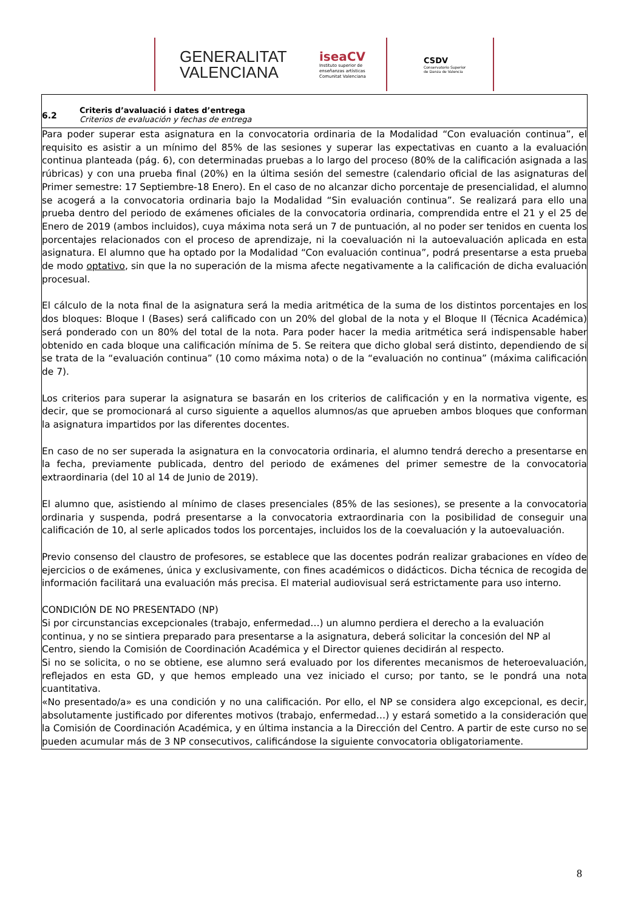GENERALITAT
VALENCIANA
iseaCV
Instituto superior de
enseñanzas artísticas
Comunitat Valenciana
CSDV
Conservatorio Superior
de Danza de Valencia
| 6.2 Criteris d’avaluació i dates d’entrega Criterios de evaluación y fechas de entrega |
| Para poder superar esta asignatura en la convocatoria ordinaria de la Modalidad “Con evaluación continua”, el requisito es asistir a un mínimo del 85% de las sesiones y superar las expectativas en cuanto a la evaluación continua planteada (pág. 6), con determinadas pruebas a lo largo del proceso (80% de la calificación asignada a las rúbricas) y con una prueba final (20%) en la última sesión del semestre (calendario oficial de las asignaturas del Primer semestre: 17 Septiembre-18 Enero). En el caso de no alcanzar dicho porcentaje de presencialidad, el alumno se acogerá a la convocatoria ordinaria bajo la Modalidad “Sin evaluación continua”. Se realizará para ello una prueba dentro del periodo de exámenes oficiales de la convocatoria ordinaria, comprendida entre el 21 y el 25 de Enero de 2019 (ambos incluidos), cuya máxima nota será un 7 de puntuación, al no poder ser tenidos en cuenta los porcentajes relacionados con el proceso de aprendizaje, ni la coevaluación ni la autoevaluación aplicada en esta asignatura. El alumno que ha optado por la Modalidad “Con evaluación continua”, podrá presentarse a esta prueba de modo optativo , sin que la no superación de la misma afecte negativamente a la calificación de dicha evaluación procesual. El cálculo de la nota final de la asignatura será la media aritmética de la suma de los distintos porcentajes en los dos bloques: Bloque I (Bases) será calificado con un 20% del global de la nota y el Bloque II (Técnica Académica) será ponderado con un 80% del total de la nota. Para poder hacer la media aritmética será indispensable haber obtenido en cada bloque una calificación mínima de 5. Se reitera que dicho global será distinto, dependiendo de si se trata de la “evaluación continua” (10 como máxima nota) o de la “evaluación no continua” (máxima calificación de 7). Los criterios para superar la asignatura se basarán en los criterios de calificación y en la normativa vigente, es decir, que se promocionará al curso siguiente a aquellos alumnos/as que aprueben ambos bloques que conforman la asignatura impartidos por las diferentes docentes. En caso de no ser superada la asignatura en la convocatoria ordinaria, el alumno tendrá derecho a presentarse en la fecha, previamente publicada, dentro del periodo de exámenes del primer semestre de la convocatoria extraordinaria (del 10 al 14 de Junio de 2019). El alumno que, asistiendo al mínimo de clases presenciales (85% de las sesiones), se presente a la convocatoria ordinaria y suspenda, podrá presentarse a la convocatoria extraordinaria con la posibilidad de conseguir una calificación de 10, al serle aplicados todos los porcentajes, incluidos los de la coevaluación y la autoevaluación. Previo consenso del claustro de profesores, se establece que las docentes podrán realizar grabaciones en vídeo de ejercicios o de exámenes, única y exclusivamente, con fines académicos o didácticos. Dicha técnica de recogida de información facilitará una evaluación más precisa. El material audiovisual será estrictamente para uso interno. CONDICIÓN DE NO PRESENTADO (NP) Si por circunstancias excepcionales (trabajo, enfermedad…) un alumno perdiera el derecho a la evaluación continua, y no se sintiera preparado para presentarse a la asignatura, deberá solicitar la concesión del NP al Centro, siendo la Comisión de Coordinación Académica y el Director quienes decidirán al respecto. Si no se solicita, o no se obtiene, ese alumno será evaluado por los diferentes mecanismos de heteroevaluación, reflejados en esta GD, y que hemos empleado una vez iniciado el curso; por tanto, se le pondrá una nota cuantitativa. «No presentado/a» es una condición y no una calificación. Por ello, el NP se considera algo excepcional, es decir, absolutamente justificado por diferentes motivos (trabajo, enfermedad…) y estará sometido a la consideración que la Comisión de Coordinación Académica, y en última instancia a la Dirección del Centro. A partir de este curso no se pueden acumular más de 3 NP consecutivos, calificándose la siguiente convocatoria obligatoriamente. |
8